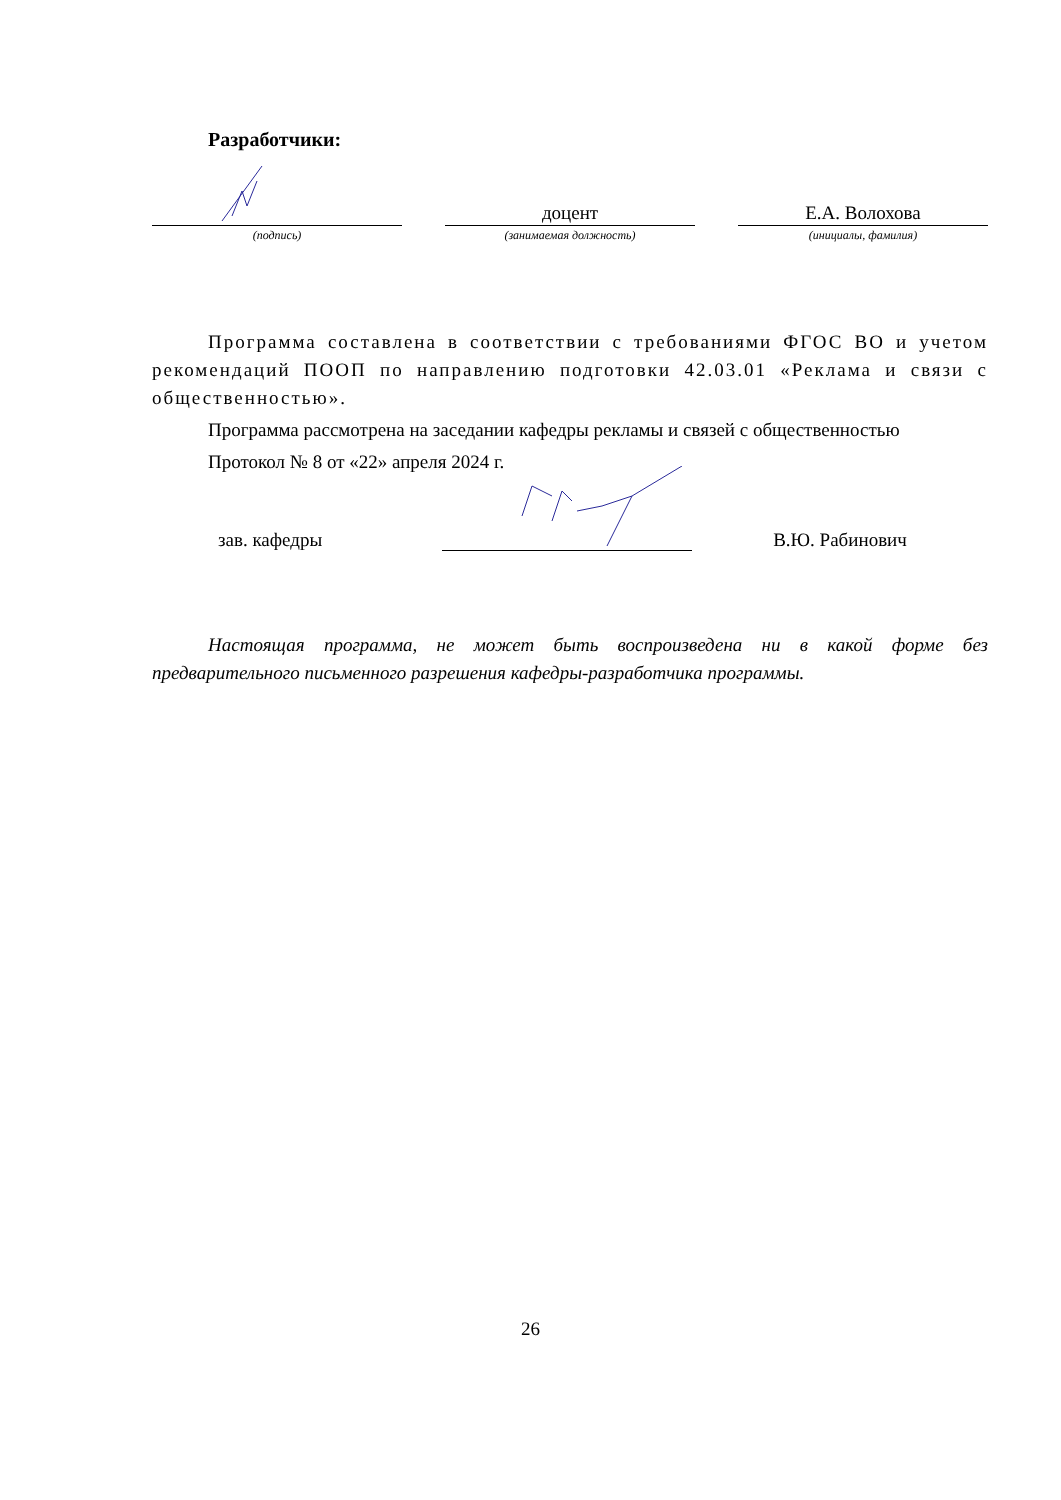Разработчики:
(подпись)
доцент
(занимаемая должность)
Е.А. Волохова
(инициалы, фамилия)
Программа составлена в соответствии с требованиями ФГОС ВО и учетом рекомендаций ПООП по направлению подготовки 42.03.01 «Реклама и связи с общественностью».
Программа рассмотрена на заседании кафедры рекламы и связей с общественностью
Протокол № 8 от «22» апреля 2024 г.
зав. кафедры
В.Ю. Рабинович
Настоящая программа, не может быть воспроизведена ни в какой форме без предварительного письменного разрешения кафедры-разработчика программы.
26